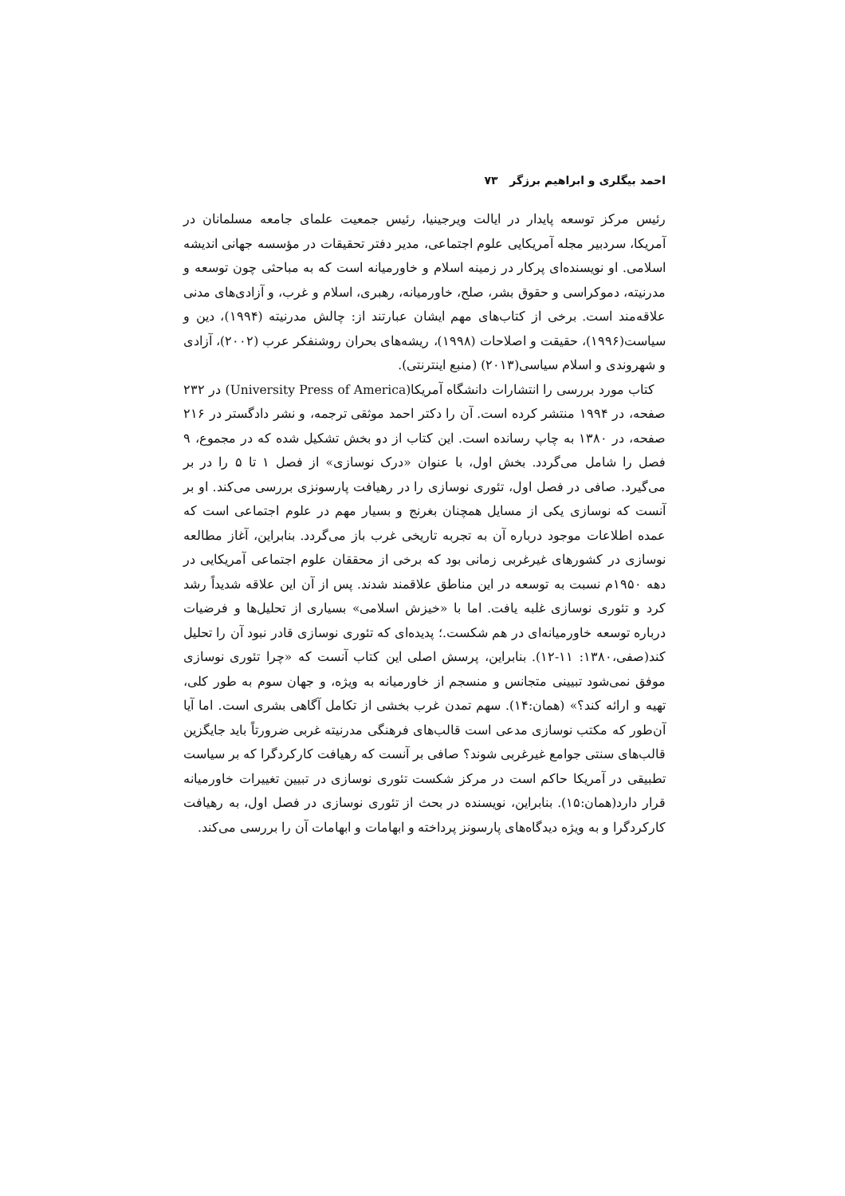احمد بیگلری و ابراهیم برزگر ۷۳
رئیس مرکز توسعه پایدار در ایالت ویرجینیا، رئیس جمعیت علمای جامعه مسلمانان در آمریکا، سردبیر مجله آمریکایی علوم اجتماعی، مدیر دفتر تحقیقات در مؤسسه جهانی اندیشه اسلامی. او نویسنده‌ای پرکار در زمینه اسلام و خاورمیانه است که به مباحثی چون توسعه و مدرنیته، دموکراسی و حقوق بشر، صلح، خاورمیانه، رهبری، اسلام و غرب، و آزادی‌های مدنی علاقه‌مند است. برخی از کتاب‌های مهم ایشان عبارتند از: چالش مدرنیته (۱۹۹۴)، دین و سیاست(۱۹۹۶)، حقیقت و اصلاحات (۱۹۹۸)، ریشه‌های بحران روشنفکر عرب (۲۰۰۲)، آزادی و شهروندی و اسلام سیاسی(۲۰۱۳) (منبع اینترنتی).
کتاب مورد بررسی را انتشارات دانشگاه آمریکا(University Press of America) در ۲۳۲ صفحه، در ۱۹۹۴ منتشر کرده است. آن را دکتر احمد موثقی ترجمه، و نشر دادگستر در ۲۱۶ صفحه، در ۱۳۸۰ به چاپ رسانده است. این کتاب از دو بخش تشکیل شده که در مجموع، ۹ فصل را شامل می‌گردد. بخش اول، با عنوان «درک نوسازی» از فصل ۱ تا ۵ را در بر می‌گیرد. صافی در فصل اول، تئوری نوسازی را در رهیافت پارسونزی بررسی می‌کند. او بر آنست که نوسازی یکی از مسایل همچنان بغرنج و بسیار مهم در علوم اجتماعی است که عمده اطلاعات موجود درباره آن به تجربه تاریخی غرب باز می‌گردد. بنابراین، آغاز مطالعه نوسازی در کشورهای غیرغربی زمانی بود که برخی از محققان علوم اجتماعی آمریکایی در دهه ۱۹۵۰م نسبت به توسعه در این مناطق علاقمند شدند. پس از آن این علاقه شدیداً رشد کرد و تئوری نوسازی غلبه یافت. اما با «خیزش اسلامی» بسیاری از تحلیل‌ها و فرضیات درباره توسعه خاورمیانه‌ای در هم شکست.؛ پدیده‌ای که تئوری نوسازی قادر نبود آن را تحلیل کند(صفی،۱۳۸۰: ۱۱-۱۲). بنابراین، پرسش اصلی این کتاب آنست که «چرا تئوری نوسازی موفق نمی‌شود تبیینی متجانس و منسجم از خاورمیانه به ویژه، و جهان سوم به طور کلی، تهیه و ارائه کند؟» (همان:۱۴). سهم تمدن غرب بخشی از تکامل آگاهی بشری است. اما آیا آن‌طور که مکتب نوسازی مدعی است قالب‌های فرهنگی مدرنیته غربی ضرورتاً باید جایگزین قالب‌های سنتی جوامع غیرغربی شوند؟ صافی بر آنست که رهیافت کارکردگرا که بر سیاست تطبیقی در آمریکا حاکم است در مرکز شکست تئوری نوسازی در تبیین تغییرات خاورمیانه قرار دارد(همان:۱۵). بنابراین، نویسنده در بحث از تئوری نوسازی در فصل اول، به رهیافت کارکردگرا و به ویژه دیدگاه‌های پارسونز پرداخته و ابهامات و ابهامات آن را بررسی می‌کند.